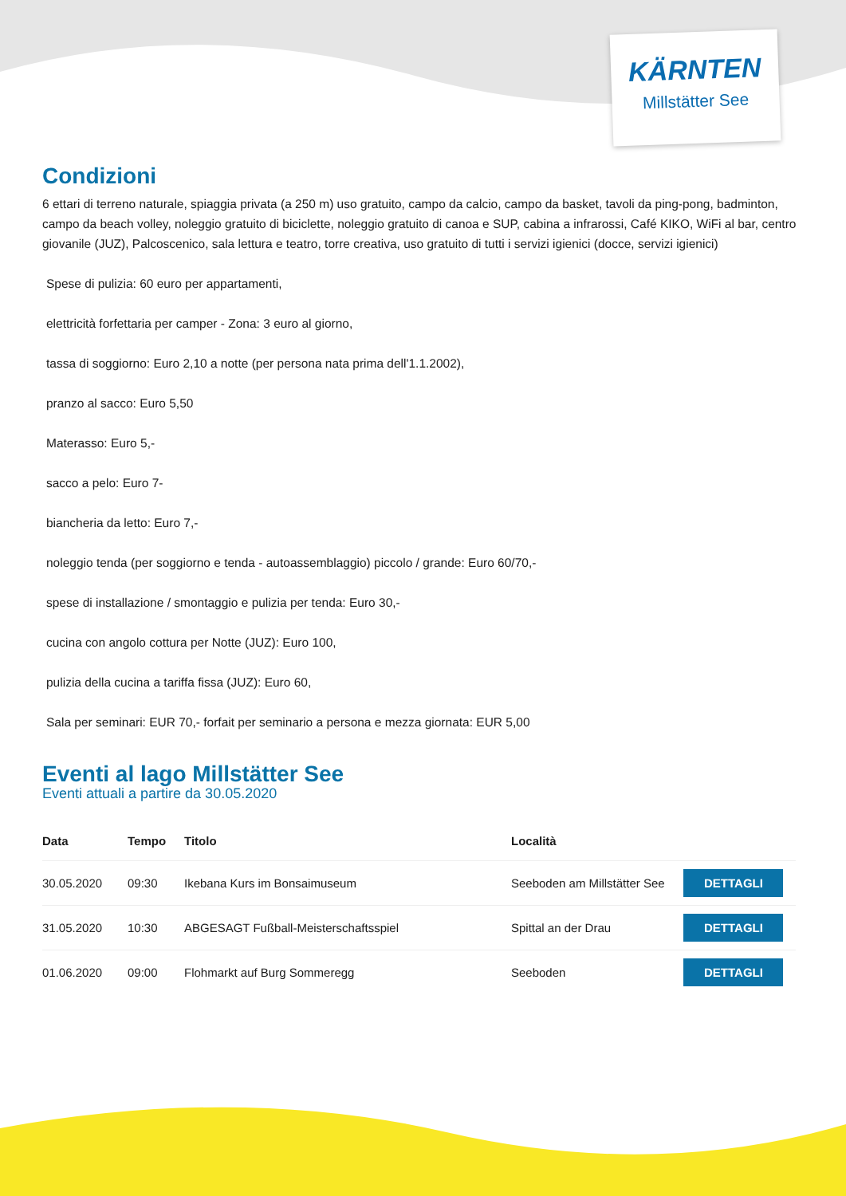KÄRNTEN
Millstätter See
Condizioni
6 ettari di terreno naturale, spiaggia privata (a 250 m) uso gratuito, campo da calcio, campo da basket, tavoli da ping-pong, badminton, campo da beach volley, noleggio gratuito di biciclette, noleggio gratuito di canoa e SUP, cabina a infrarossi, Café KIKO, WiFi al bar, centro giovanile (JUZ), Palcoscenico, sala lettura e teatro, torre creativa, uso gratuito di tutti i servizi igienici (docce, servizi igienici)
Spese di pulizia: 60 euro per appartamenti,
elettricità forfettaria per camper - Zona: 3 euro al giorno,
tassa di soggiorno: Euro 2,10 a notte (per persona nata prima dell'1.1.2002),
pranzo al sacco: Euro 5,50
Materasso: Euro 5,-
sacco a pelo: Euro 7-
biancheria da letto: Euro 7,-
noleggio tenda (per soggiorno e tenda - autoassemblaggio) piccolo / grande: Euro 60/70,-
spese di installazione / smontaggio e pulizia per tenda: Euro 30,-
cucina con angolo cottura per Notte (JUZ): Euro 100,
pulizia della cucina a tariffa fissa (JUZ): Euro 60,
Sala per seminari: EUR 70,- forfait per seminario a persona e mezza giornata: EUR 5,00
Eventi al lago Millstätter See
Eventi attuali a partire da 30.05.2020
| Data | Tempo | Titolo | Località | |
| --- | --- | --- | --- | --- |
| 30.05.2020 | 09:30 | Ikebana Kurs im Bonsaimuseum | Seeboden am Millstätter See | DETTAGLI |
| 31.05.2020 | 10:30 | ABGESAGT Fußball-Meisterschaftsspiel | Spittal an der Drau | DETTAGLI |
| 01.06.2020 | 09:00 | Flohmarkt auf Burg Sommeregg | Seeboden | DETTAGLI |